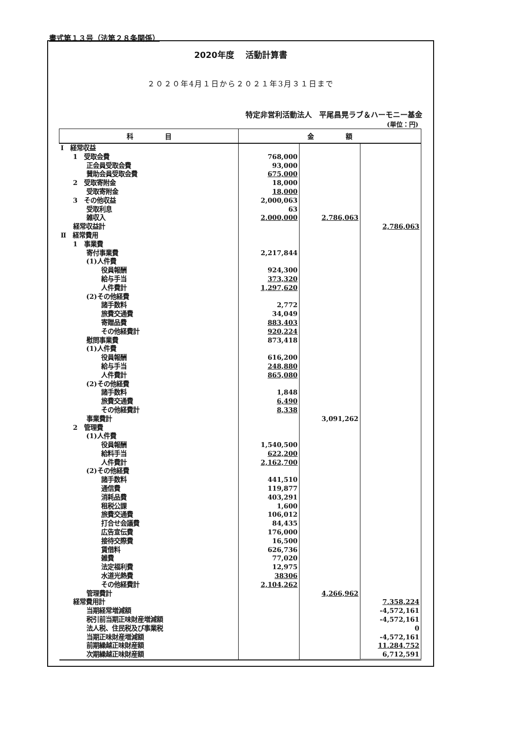書式第１３号（法第２８条関係）
2020年度　 活動計算書
２０２０年4月１日から２０２１年3月３１日まで
特定非営利活動法人　平尾昌晃ラブ＆ハーモニー基金
(単位：円)
| 科 目 | 金 額 | | |
| --- | --- | --- | --- |
| Ⅰ 経常収益 | | | |
| 1 受取会費 | 768,000 | | |
| 正会員受取会費 | 93,000 | | |
| 賛助会員受取会費 | 675,000 | | |
| 2 受取寄附金 | 18,000 | | |
| 受取寄附金 | 18,000 | | |
| 3 その他収益 | 2,000,063 | | |
| 受取利息 | 63 | | |
| 雑収入 | 2,000,000 | 2,786,063 | |
| 経常収益計 | | | 2,786,063 |
| Ⅱ 経常費用 | | | |
| 1 事業費 | | | |
| 寄付事業費 | 2,217,844 | | |
| (1)人件費 | | | |
| 役員報酬 | 924,300 | | |
| 給与手当 | 373,320 | | |
| 人件費計 | 1,297,620 | | |
| (2)その他経費 | | | |
| 諸手数料 | 2,772 | | |
| 旅費交通費 | 34,049 | | |
| 寄贈品費 | 883,403 | | |
| その他経費計 | 920,224 | | |
| 慰問事業費 | 873,418 | | |
| (1)人件費 | | | |
| 役員報酬 | 616,200 | | |
| 給与手当 | 248,880 | | |
| 人件費計 | 865,080 | | |
| (2)その他経費 | | | |
| 諸手数料 | 1,848 | | |
| 旅費交通費 | 6,490 | | |
| その他経費計 | 8,338 | | |
| 事業費計 | | 3,091,262 | |
| 2 管理費 | | | |
| (1)人件費 | | | |
| 役員報酬 | 1,540,500 | | |
| 給料手当 | 622,200 | | |
| 人件費計 | 2,162,700 | | |
| (2)その他経費 | | | |
| 諸手数料 | 441,510 | | |
| 通信費 | 119,877 | | |
| 消耗品費 | 403,291 | | |
| 租税公課 | 1,600 | | |
| 旅費交通費 | 106,012 | | |
| 打合せ会議費 | 84,435 | | |
| 広告宣伝費 | 176,000 | | |
| 接待交際費 | 16,500 | | |
| 賃借料 | 626,736 | | |
| 雑費 | 77,020 | | |
| 法定福利費 | 12,975 | | |
| 水道光熱費 | 38306 | | |
| その他経費計 | 2,104,262 | | |
| 管理費計 | | 4,266,962 | |
| 経常費用計 | | | 7,358,224 |
| 当期経常増減額 | | | -4,572,161 |
| 税引前当期正味財産増減額 | | | -4,572,161 |
| 法人税、住民税及び事業税 | | | 0 |
| 当期正味財産増減額 | | | -4,572,161 |
| 前期繰越正味財産額 | | | 11,284,752 |
| 次期繰越正味財産額 | | | 6,712,591 |